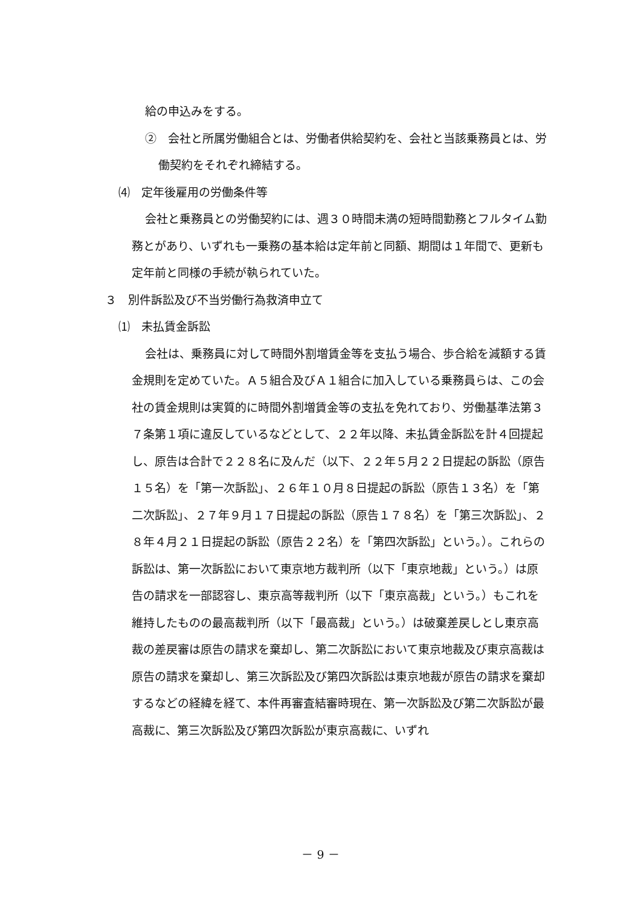給の申込みをする。
②　会社と所属労働組合とは、労働者供給契約を、会社と当該乗務員とは、労働契約をそれぞれ締結する。
⑷　定年後雇用の労働条件等
会社と乗務員との労働契約には、週３０時間未満の短時間勤務とフルタイム勤務とがあり、いずれも一乗務の基本給は定年前と同額、期間は１年間で、更新も定年前と同様の手続が執られていた。
３　別件訴訟及び不当労働行為救済申立て
⑴　未払賃金訴訟
会社は、乗務員に対して時間外割増賃金等を支払う場合、歩合給を減額する賃金規則を定めていた。Ａ５組合及びＡ１組合に加入している乗務員らは、この会社の賃金規則は実質的に時間外割増賃金等の支払を免れており、労働基準法第３７条第１項に違反しているなどとして、２２年以降、未払賃金訴訟を計４回提起し、原告は合計で２２８名に及んだ（以下、２２年５月２２日提起の訴訟（原告１５名）を「第一次訴訟」、２６年１０月８日提起の訴訟（原告１３名）を「第二次訴訟」、２７年９月１７日提起の訴訟（原告１７８名）を「第三次訴訟」、２８年４月２１日提起の訴訟（原告２２名）を「第四次訴訟」という。）。これらの訴訟は、第一次訴訟において東京地方裁判所（以下「東京地裁」という。）は原告の請求を一部認容し、東京高等裁判所（以下「東京高裁」という。）もこれを維持したものの最高裁判所（以下「最高裁」という。）は破棄差戻しとし東京高裁の差戻審は原告の請求を棄却し、第二次訴訟において東京地裁及び東京高裁は原告の請求を棄却し、第三次訴訟及び第四次訴訟は東京地裁が原告の請求を棄却するなどの経緯を経て、本件再審査結審時現在、第一次訴訟及び第二次訴訟が最高裁に、第三次訴訟及び第四次訴訟が東京高裁に、いずれ
－ 9 －